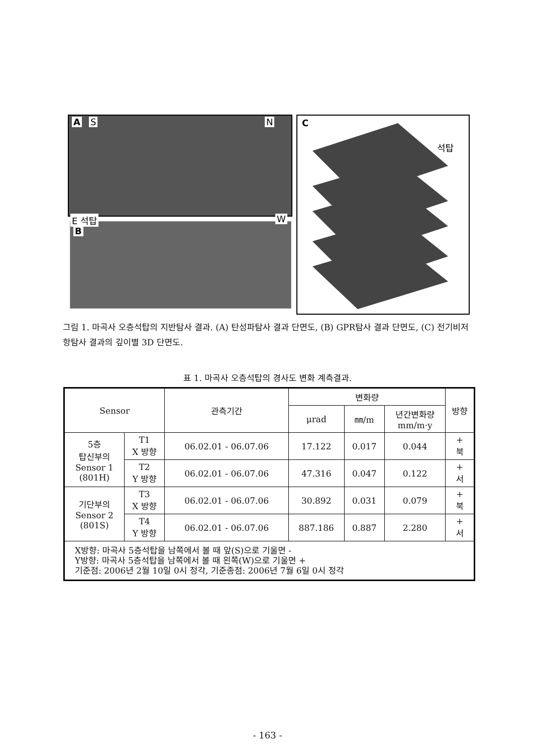A S N
E 석탑 W
B
C
석탑
그림 1. 마곡사 오층석탑의 지반탐사 결과. (A) 탄성파탐사 결과 단면도, (B) GPR탐사 결과 단면도, (C) 전기비저항탐사 결과의 깊이별 3D 단면도.
표 1. 마곡사 오층석탑의 경사도 변화 계측결과.
| Sensor | | 관측기간 | 변화량 | | | 방향 |
| --- | --- | --- | --- | --- | --- | --- |
| | | | μrad | ㎜/m | 년간변화량 mm/m·y | |
| 5층 탑신부의 Sensor 1 (801H) | T1 X 방향 | 06.02.01 - 06.07.06 | 17.122 | 0.017 | 0.044 | + 북 |
| | T2 Y 방향 | 06.02.01 - 06.07.06 | 47.316 | 0.047 | 0.122 | + 서 |
| 기단부의 Sensor 2 (801S) | T3 X 방향 | 06.02.01 - 06.07.06 | 30.892 | 0.031 | 0.079 | + 북 |
| | T4 Y 방향 | 06.02.01 - 06.07.06 | 887.186 | 0.887 | 2.280 | + 서 |
| X방향: 마곡사 5층석탑을 남쪽에서 볼 때 앞(S)으로 기울면 - Y방향: 마곡사 5층석탑을 남쪽에서 볼 때 왼쪽(W)으로 기울면 + 기준점: 2006년 2월 10일 0시 정각, 기준종점: 2006년 7월 6일 0시 정각 | | | | | | |
- 163 -